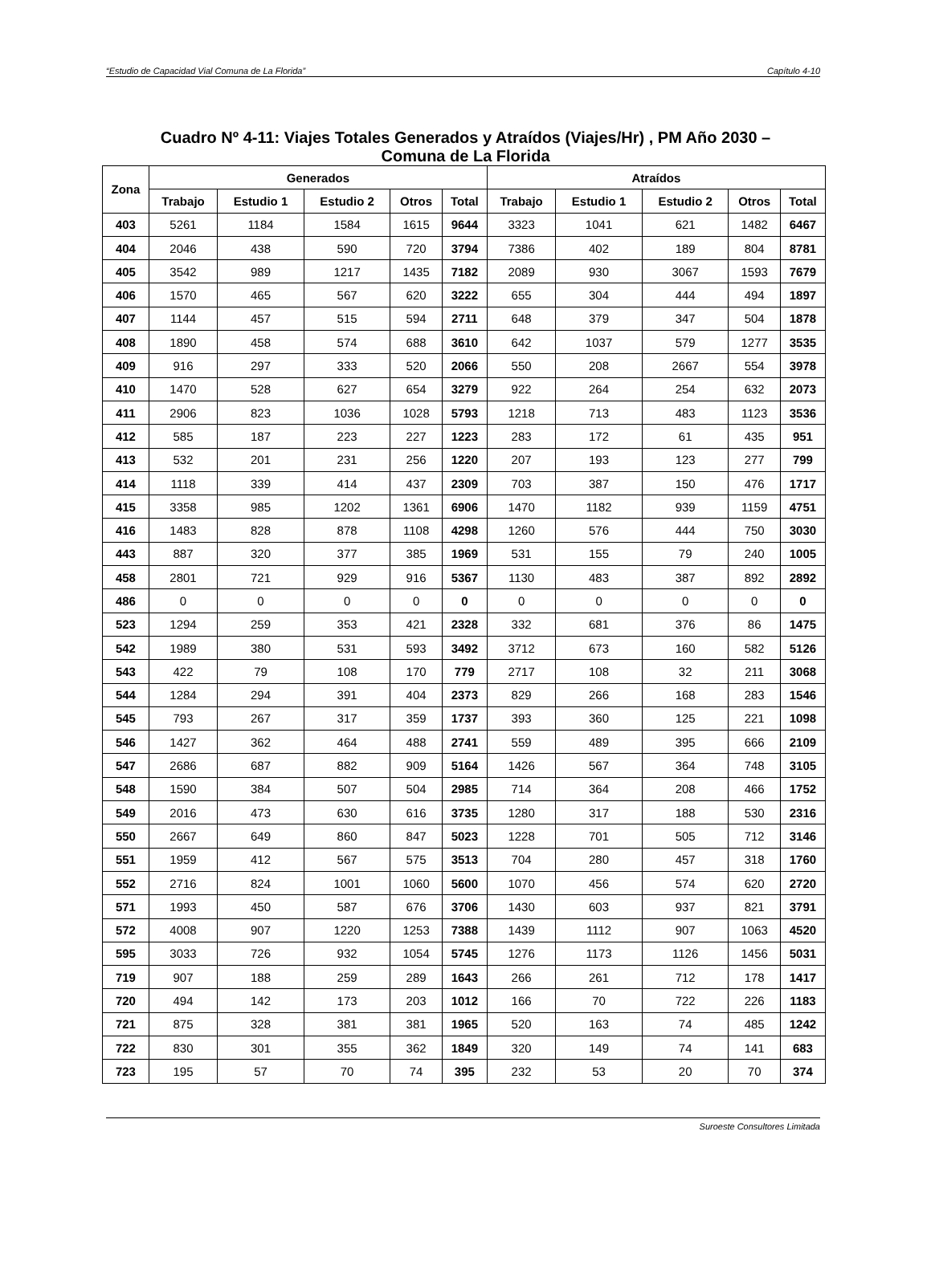“Estudio de Capacidad Vial Comuna de La Florida” Capítulo 4-10
Cuadro Nº 4-11: Viajes Totales Generados y Atraídos (Viajes/Hr) , PM Año 2030 –
Comuna de La Florida
| Zona | Generados | | | | | Atraídos | | | | |
| --- | --- | --- | --- | --- | --- | --- | --- | --- | --- | --- |
| | Trabajo | Estudio 1 | Estudio 2 | Otros | Total | Trabajo | Estudio 1 | Estudio 2 | Otros | Total |
| 403 | 5261 | 1184 | 1584 | 1615 | 9644 | 3323 | 1041 | 621 | 1482 | 6467 |
| 404 | 2046 | 438 | 590 | 720 | 3794 | 7386 | 402 | 189 | 804 | 8781 |
| 405 | 3542 | 989 | 1217 | 1435 | 7182 | 2089 | 930 | 3067 | 1593 | 7679 |
| 406 | 1570 | 465 | 567 | 620 | 3222 | 655 | 304 | 444 | 494 | 1897 |
| 407 | 1144 | 457 | 515 | 594 | 2711 | 648 | 379 | 347 | 504 | 1878 |
| 408 | 1890 | 458 | 574 | 688 | 3610 | 642 | 1037 | 579 | 1277 | 3535 |
| 409 | 916 | 297 | 333 | 520 | 2066 | 550 | 208 | 2667 | 554 | 3978 |
| 410 | 1470 | 528 | 627 | 654 | 3279 | 922 | 264 | 254 | 632 | 2073 |
| 411 | 2906 | 823 | 1036 | 1028 | 5793 | 1218 | 713 | 483 | 1123 | 3536 |
| 412 | 585 | 187 | 223 | 227 | 1223 | 283 | 172 | 61 | 435 | 951 |
| 413 | 532 | 201 | 231 | 256 | 1220 | 207 | 193 | 123 | 277 | 799 |
| 414 | 1118 | 339 | 414 | 437 | 2309 | 703 | 387 | 150 | 476 | 1717 |
| 415 | 3358 | 985 | 1202 | 1361 | 6906 | 1470 | 1182 | 939 | 1159 | 4751 |
| 416 | 1483 | 828 | 878 | 1108 | 4298 | 1260 | 576 | 444 | 750 | 3030 |
| 443 | 887 | 320 | 377 | 385 | 1969 | 531 | 155 | 79 | 240 | 1005 |
| 458 | 2801 | 721 | 929 | 916 | 5367 | 1130 | 483 | 387 | 892 | 2892 |
| 486 | 0 | 0 | 0 | 0 | 0 | 0 | 0 | 0 | 0 | 0 |
| 523 | 1294 | 259 | 353 | 421 | 2328 | 332 | 681 | 376 | 86 | 1475 |
| 542 | 1989 | 380 | 531 | 593 | 3492 | 3712 | 673 | 160 | 582 | 5126 |
| 543 | 422 | 79 | 108 | 170 | 779 | 2717 | 108 | 32 | 211 | 3068 |
| 544 | 1284 | 294 | 391 | 404 | 2373 | 829 | 266 | 168 | 283 | 1546 |
| 545 | 793 | 267 | 317 | 359 | 1737 | 393 | 360 | 125 | 221 | 1098 |
| 546 | 1427 | 362 | 464 | 488 | 2741 | 559 | 489 | 395 | 666 | 2109 |
| 547 | 2686 | 687 | 882 | 909 | 5164 | 1426 | 567 | 364 | 748 | 3105 |
| 548 | 1590 | 384 | 507 | 504 | 2985 | 714 | 364 | 208 | 466 | 1752 |
| 549 | 2016 | 473 | 630 | 616 | 3735 | 1280 | 317 | 188 | 530 | 2316 |
| 550 | 2667 | 649 | 860 | 847 | 5023 | 1228 | 701 | 505 | 712 | 3146 |
| 551 | 1959 | 412 | 567 | 575 | 3513 | 704 | 280 | 457 | 318 | 1760 |
| 552 | 2716 | 824 | 1001 | 1060 | 5600 | 1070 | 456 | 574 | 620 | 2720 |
| 571 | 1993 | 450 | 587 | 676 | 3706 | 1430 | 603 | 937 | 821 | 3791 |
| 572 | 4008 | 907 | 1220 | 1253 | 7388 | 1439 | 1112 | 907 | 1063 | 4520 |
| 595 | 3033 | 726 | 932 | 1054 | 5745 | 1276 | 1173 | 1126 | 1456 | 5031 |
| 719 | 907 | 188 | 259 | 289 | 1643 | 266 | 261 | 712 | 178 | 1417 |
| 720 | 494 | 142 | 173 | 203 | 1012 | 166 | 70 | 722 | 226 | 1183 |
| 721 | 875 | 328 | 381 | 381 | 1965 | 520 | 163 | 74 | 485 | 1242 |
| 722 | 830 | 301 | 355 | 362 | 1849 | 320 | 149 | 74 | 141 | 683 |
| 723 | 195 | 57 | 70 | 74 | 395 | 232 | 53 | 20 | 70 | 374 |
Suroeste Consultores Limitada